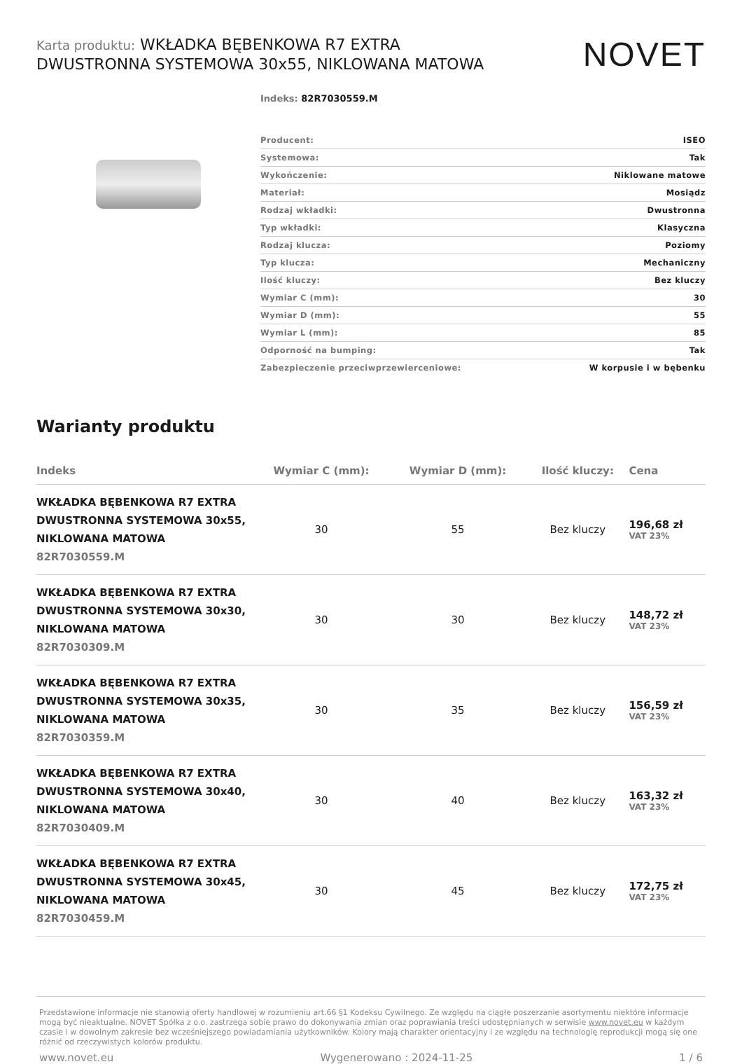Karta produktu: WKŁADKA BĘBENKOWA R7 EXTRA DWUSTRONNA SYSTEMOWA 30x55, NIKLOWANA MATOWA
NOVET
Indeks: 82R7030559.M
| Producent: | ISEO |
| Systemowa: | Tak |
| Wykończenie: | Niklowane matowe |
| Materiał: | Mosiądz |
| Rodzaj wkładki: | Dwustronna |
| Typ wkładki: | Klasyczna |
| Rodzaj klucza: | Poziomy |
| Typ klucza: | Mechaniczny |
| Ilość kluczy: | Bez kluczy |
| Wymiar C (mm): | 30 |
| Wymiar D (mm): | 55 |
| Wymiar L (mm): | 85 |
| Odporność na bumping: | Tak |
| Zabezpieczenie przeciwprzewierceniowe: | W korpusie i w bębenku |
Warianty produktu
| Indeks | Wymiar C (mm): | Wymiar D (mm): | Ilość kluczy: | Cena |
| --- | --- | --- | --- | --- |
| WKŁADKA BĘBENKOWA R7 EXTRA DWUSTRONNA SYSTEMOWA 30x55, NIKLOWANA MATOWA 82R7030559.M | 30 | 55 | Bez kluczy | 196,68 zł VAT 23% |
| WKŁADKA BĘBENKOWA R7 EXTRA DWUSTRONNA SYSTEMOWA 30x30, NIKLOWANA MATOWA 82R7030309.M | 30 | 30 | Bez kluczy | 148,72 zł VAT 23% |
| WKŁADKA BĘBENKOWA R7 EXTRA DWUSTRONNA SYSTEMOWA 30x35, NIKLOWANA MATOWA 82R7030359.M | 30 | 35 | Bez kluczy | 156,59 zł VAT 23% |
| WKŁADKA BĘBENKOWA R7 EXTRA DWUSTRONNA SYSTEMOWA 30x40, NIKLOWANA MATOWA 82R7030409.M | 30 | 40 | Bez kluczy | 163,32 zł VAT 23% |
| WKŁADKA BĘBENKOWA R7 EXTRA DWUSTRONNA SYSTEMOWA 30x45, NIKLOWANA MATOWA 82R7030459.M | 30 | 45 | Bez kluczy | 172,75 zł VAT 23% |
Przedstawione informacje nie stanowią oferty handlowej w rozumieniu art.66 §1 Kodeksu Cywilnego. Ze względu na ciągłe poszerzanie asortymentu niektóre informacje mogą być nieaktualne. NOVET Spółka z o.o. zastrzega sobie prawo do dokonywania zmian oraz poprawiania treści udostępnianych w serwisie www.novet.eu w każdym czasie i w dowolnym zakresie bez wcześniejszego powiadamiania użytkowników. Kolory mają charakter orientacyjny i ze względu na technologię reprodukcji mogą się one różnić od rzeczywistych kolorów produktu.
www.novet.eu Wygenerowano : 2024-11-25 1 / 6